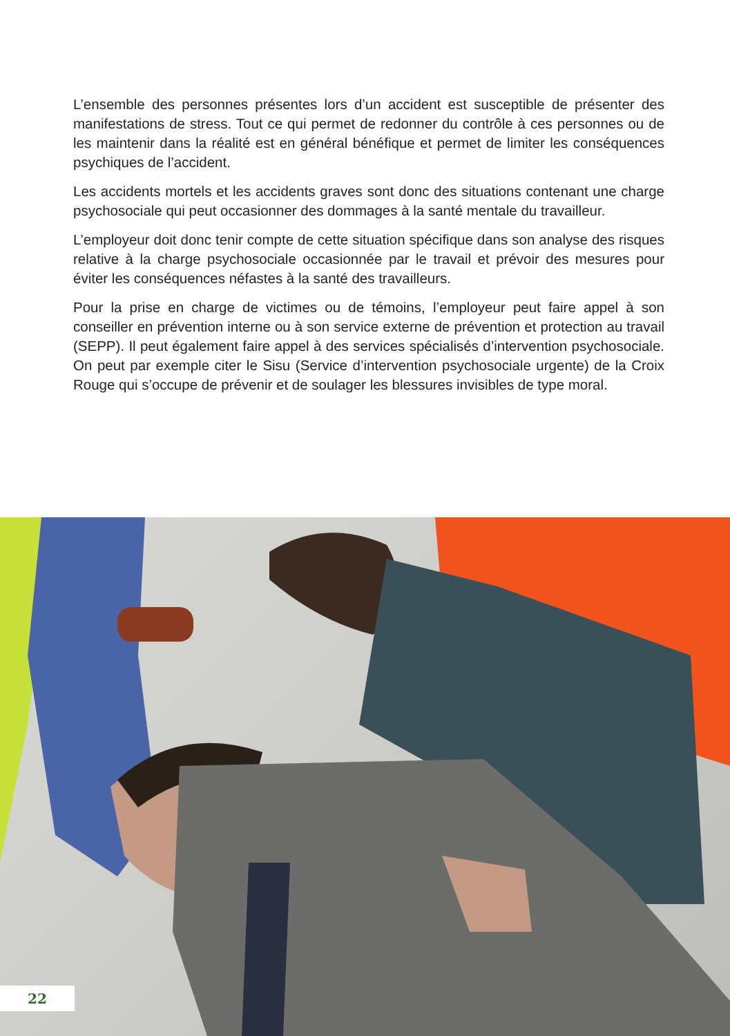L’ensemble des personnes présentes lors d’un accident est susceptible de présenter des manifestations de stress. Tout ce qui permet de redonner du contrôle à ces personnes ou de les maintenir dans la réalité est en général bénéfique et permet de limiter les conséquences psychiques de l’accident.
Les accidents mortels et les accidents graves sont donc des situations contenant une charge psychosociale qui peut occasionner des dommages à la santé mentale du travailleur.
L’employeur doit donc tenir compte de cette situation spécifique dans son analyse des risques relative à la charge psychosociale occasionnée par le travail et prévoir des mesures pour éviter les conséquences néfastes à la santé des travailleurs.
Pour la prise en charge de victimes ou de témoins, l’employeur peut faire appel à son conseiller en prévention interne ou à son service externe de prévention et protection au travail (SEPP). Il peut également faire appel à des services spécialisés d’intervention psychosociale. On peut par exemple citer le Sisu (Service d’intervention psychosociale urgente) de la Croix Rouge qui s’occupe de prévenir et de soulager les blessures invisibles de type moral.
22